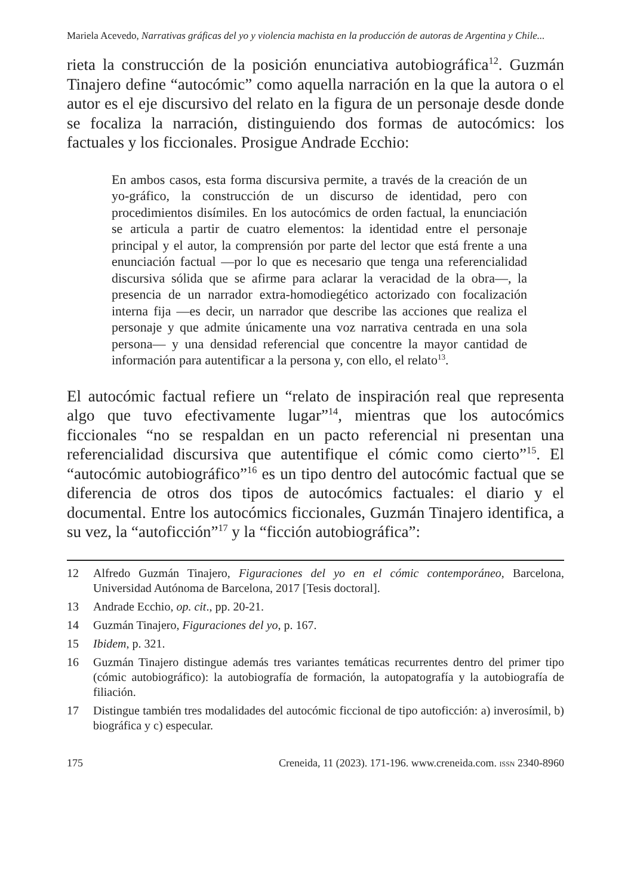Mariela Acevedo, Narrativas gráficas del yo y violencia machista en la producción de autoras de Argentina y Chile...
rieta la construcción de la posición enunciativa autobiográfica<sup>12</sup>. Guzmán Tinajero define “autocómic” como aquella narración en la que la autora o el autor es el eje discursivo del relato en la figura de un personaje desde donde se focaliza la narración, distinguiendo dos formas de autocómics: los factuales y los ficcionales. Prosigue Andrade Ecchio:
En ambos casos, esta forma discursiva permite, a través de la creación de un yo-gráfico, la construcción de un discurso de identidad, pero con procedimientos disímiles. En los autocómics de orden factual, la enunciación se articula a partir de cuatro elementos: la identidad entre el personaje principal y el autor, la comprensión por parte del lector que está frente a una enunciación factual —por lo que es necesario que tenga una referencialidad discursiva sólida que se afirme para aclarar la veracidad de la obra—, la presencia de un narrador extra-homodiegético actorizado con focalización interna fija —es decir, un narrador que describe las acciones que realiza el personaje y que admite únicamente una voz narrativa centrada en una sola persona— y una densidad referencial que concentre la mayor cantidad de información para autentificar a la persona y, con ello, el relato<sup>13</sup>.
El autocómic factual refiere un “relato de inspiración real que representa algo que tuvo efectivamente lugar”<sup>14</sup>, mientras que los autocómics ficcionales “no se respaldan en un pacto referencial ni presentan una referencialidad discursiva que autentifique el cómic como cierto”<sup>15</sup>. El “autocómic autobiográfico”<sup>16</sup> es un tipo dentro del autocómic factual que se diferencia de otros dos tipos de autocómics factuales: el diario y el documental. Entre los autocómics ficcionales, Guzmán Tinajero identifica, a su vez, la “autoficción”<sup>17</sup> y la “ficción autobiográfica”:
12 Alfredo Guzmán Tinajero, Figuraciones del yo en el cómic contemporáneo, Barcelona, Universidad Autónoma de Barcelona, 2017 [Tesis doctoral].
13 Andrade Ecchio, op. cit., pp. 20-21.
14 Guzmán Tinajero, Figuraciones del yo, p. 167.
15 Ibidem, p. 321.
16 Guzmán Tinajero distingue además tres variantes temáticas recurrentes dentro del primer tipo (cómic autobiográfico): la autobiografía de formación, la autopatografía y la autobiografía de filiación.
17 Distingue también tres modalidades del autocómic ficcional de tipo autoficción: a) inverosímil, b) biográfica y c) especular.
175 Creneida, 11 (2023). 171-196. www.creneida.com. ISSN 2340-8960